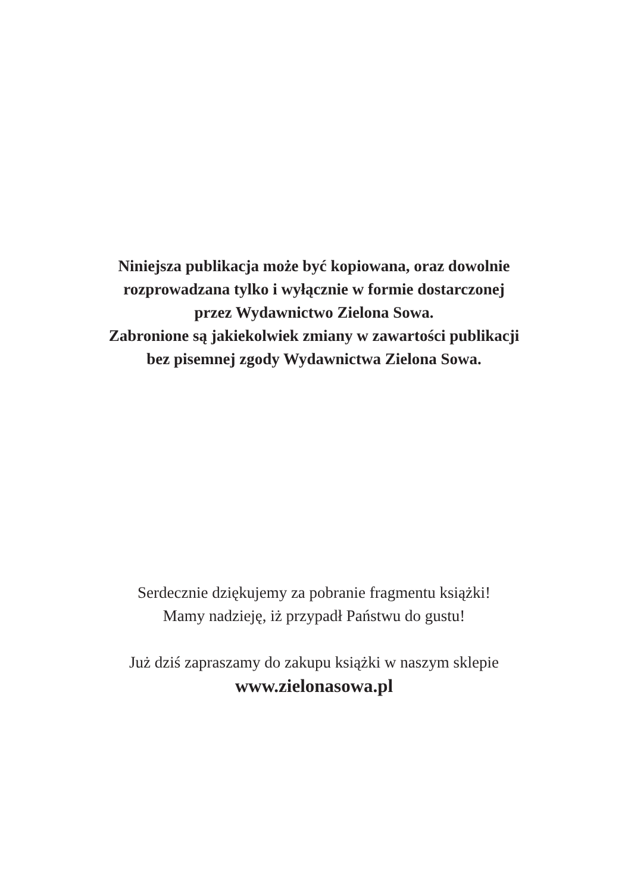Niniejsza publikacja może być kopiowana, oraz dowolnie
rozprowadzana tylko i wyłącznie w formie dostarczonej
przez Wydawnictwo Zielona Sowa.
Zabronione są jakiekolwiek zmiany w zawartości publikacji
bez pisemnej zgody Wydawnictwa Zielona Sowa.
Serdecznie dziękujemy za pobranie fragmentu książki!
Mamy nadzieję, iż przypadł Państwu do gustu!
Już dziś zapraszamy do zakupu książki w naszym sklepie
www.zielonasowa.pl